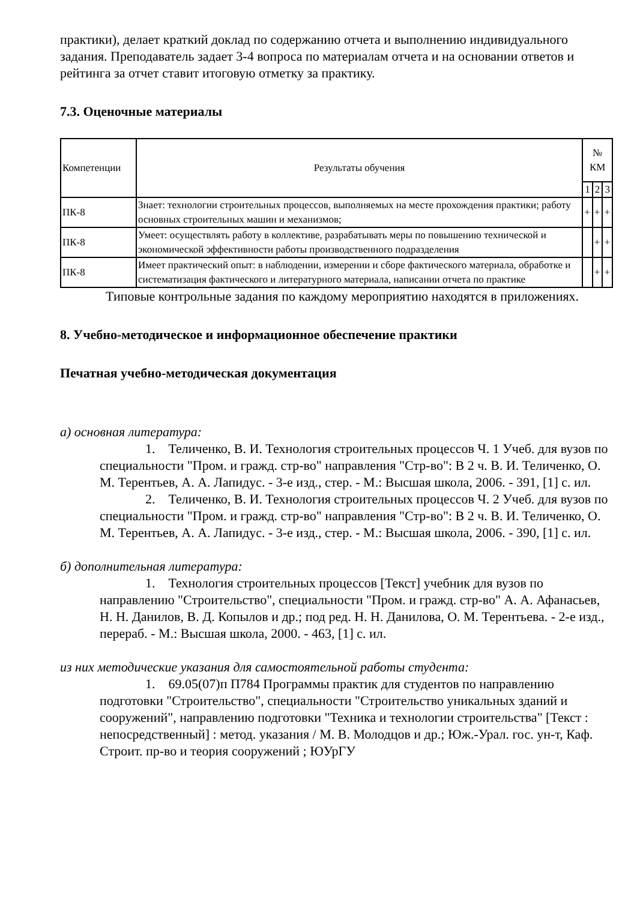практики), делает краткий доклад по содержанию отчета и выполнению индивидуального задания. Преподаватель задает 3-4 вопроса по материалам отчета и на основании ответов и рейтинга за отчет ставит итоговую отметку за практику.
7.3. Оценочные материалы
| Компетенции | Результаты обучения | № КМ | | |
| --- | --- | --- | --- | --- |
| | | 1 | 2 | 3 |
| ПК-8 | Знает: технологии строительных процессов, выполняемых на месте прохождения практики; работу основных строительных машин и механизмов; | + | + | + |
| ПК-8 | Умеет: осуществлять работу в коллективе, разрабатывать меры по повышению технической и экономической эффективности работы производственного подразделения | | + | + |
| ПК-8 | Имеет практический опыт: в наблюдении, измерении и сборе фактического материала, обработке и систематизация фактического и литературного материала, написании отчета по практике | | + | + |
Типовые контрольные задания по каждому мероприятию находятся в приложениях.
8. Учебно-методическое и информационное обеспечение практики
Печатная учебно-методическая документация
а) основная литература:
1. Теличенко, В. И. Технология строительных процессов Ч. 1 Учеб. для вузов по специальности "Пром. и гражд. стр-во" направления "Стр-во": В 2 ч. В. И. Теличенко, О. М. Терентьев, А. А. Лапидус. - 3-е изд., стер. - М.: Высшая школа, 2006. - 391, [1] с. ил.
2. Теличенко, В. И. Технология строительных процессов Ч. 2 Учеб. для вузов по специальности "Пром. и гражд. стр-во" направления "Стр-во": В 2 ч. В. И. Теличенко, О. М. Терентьев, А. А. Лапидус. - 3-е изд., стер. - М.: Высшая школа, 2006. - 390, [1] с. ил.
б) дополнительная литература:
1. Технология строительных процессов [Текст] учебник для вузов по направлению "Строительство", специальности "Пром. и гражд. стр-во" А. А. Афанасьев, Н. Н. Данилов, В. Д. Копылов и др.; под ред. Н. Н. Данилова, О. М. Терентьева. - 2-е изд., перераб. - М.: Высшая школа, 2000. - 463, [1] с. ил.
из них методические указания для самостоятельной работы студента:
1. 69.05(07)п П784 Программы практик для студентов по направлению подготовки "Строительство", специальности "Строительство уникальных зданий и сооружений", направлению подготовки "Техника и технологии строительства" [Текст : непосредственный] : метод. указания / М. В. Молодцов и др.; Юж.-Урал. гос. ун-т, Каф. Строит. пр-во и теория сооружений ; ЮУрГУ